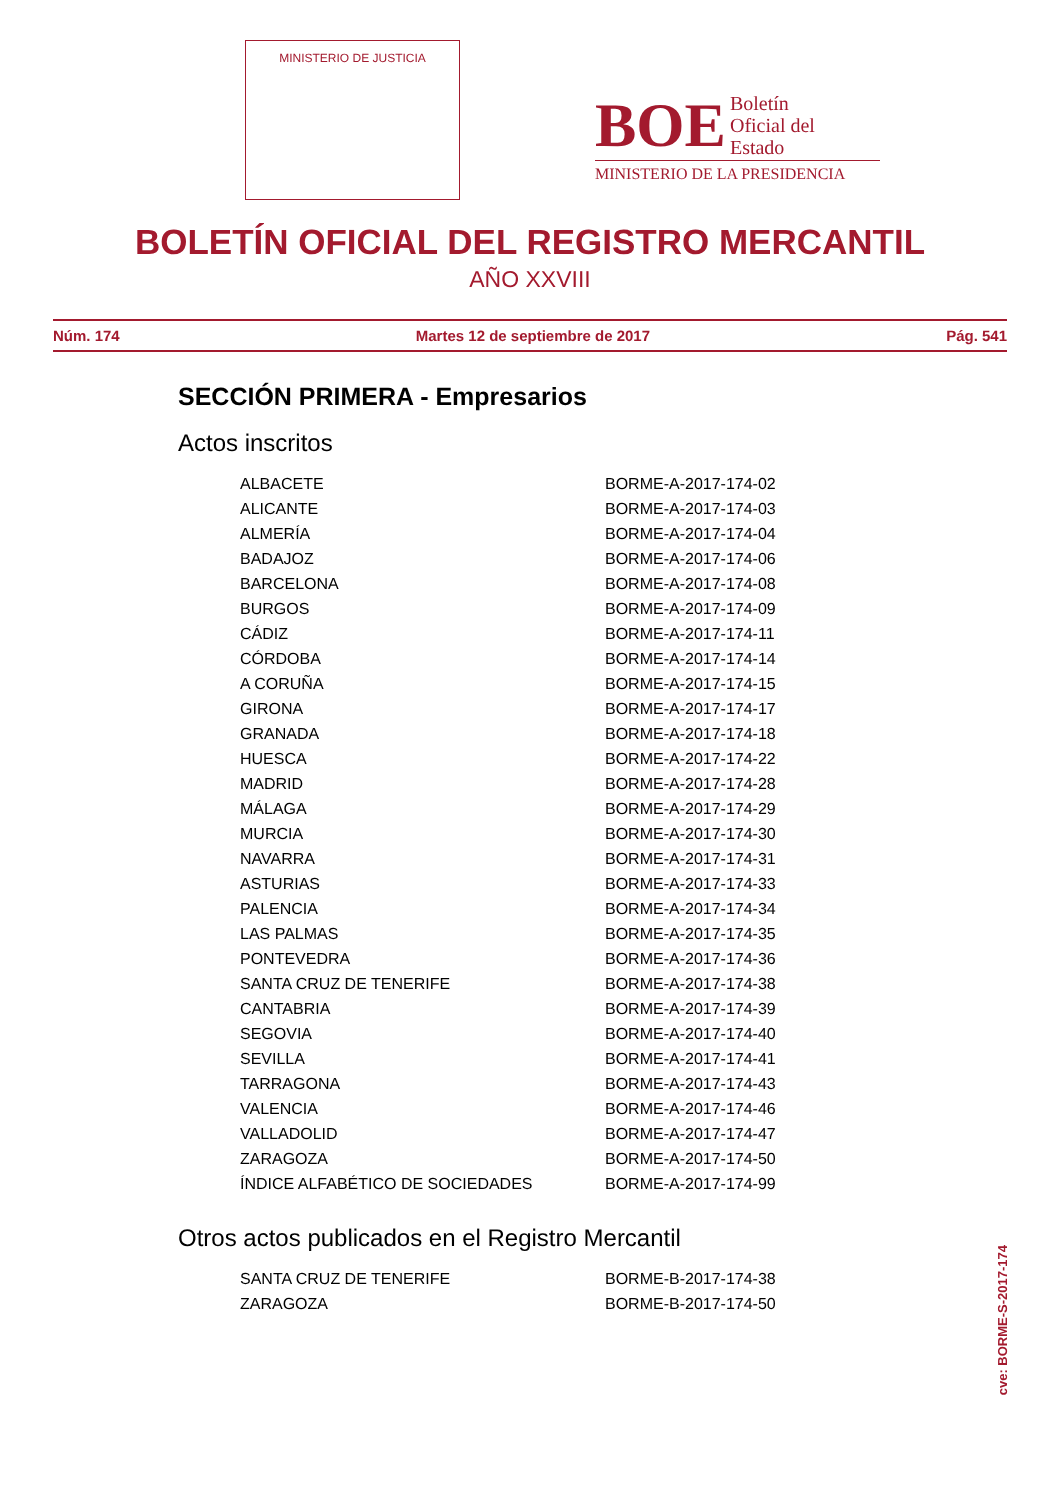MINISTERIO DE JUSTICIA
BOE Boletín
Oficial del
Estado
MINISTERIO DE LA PRESIDENCIA
BOLETÍN OFICIAL DEL REGISTRO MERCANTIL
AÑO XXVIII
Núm. 174 Martes 12 de septiembre de 2017 Pág. 541
SECCIÓN PRIMERA - Empresarios
Actos inscritos
| ALBACETE | BORME-A-2017-174-02 |
| ALICANTE | BORME-A-2017-174-03 |
| ALMERÍA | BORME-A-2017-174-04 |
| BADAJOZ | BORME-A-2017-174-06 |
| BARCELONA | BORME-A-2017-174-08 |
| BURGOS | BORME-A-2017-174-09 |
| CÁDIZ | BORME-A-2017-174-11 |
| CÓRDOBA | BORME-A-2017-174-14 |
| A CORUÑA | BORME-A-2017-174-15 |
| GIRONA | BORME-A-2017-174-17 |
| GRANADA | BORME-A-2017-174-18 |
| HUESCA | BORME-A-2017-174-22 |
| MADRID | BORME-A-2017-174-28 |
| MÁLAGA | BORME-A-2017-174-29 |
| MURCIA | BORME-A-2017-174-30 |
| NAVARRA | BORME-A-2017-174-31 |
| ASTURIAS | BORME-A-2017-174-33 |
| PALENCIA | BORME-A-2017-174-34 |
| LAS PALMAS | BORME-A-2017-174-35 |
| PONTEVEDRA | BORME-A-2017-174-36 |
| SANTA CRUZ DE TENERIFE | BORME-A-2017-174-38 |
| CANTABRIA | BORME-A-2017-174-39 |
| SEGOVIA | BORME-A-2017-174-40 |
| SEVILLA | BORME-A-2017-174-41 |
| TARRAGONA | BORME-A-2017-174-43 |
| VALENCIA | BORME-A-2017-174-46 |
| VALLADOLID | BORME-A-2017-174-47 |
| ZARAGOZA | BORME-A-2017-174-50 |
| ÍNDICE ALFABÉTICO DE SOCIEDADES | BORME-A-2017-174-99 |
Otros actos publicados en el Registro Mercantil
| SANTA CRUZ DE TENERIFE | BORME-B-2017-174-38 |
| ZARAGOZA | BORME-B-2017-174-50 |
cve: BORME-S-2017-174